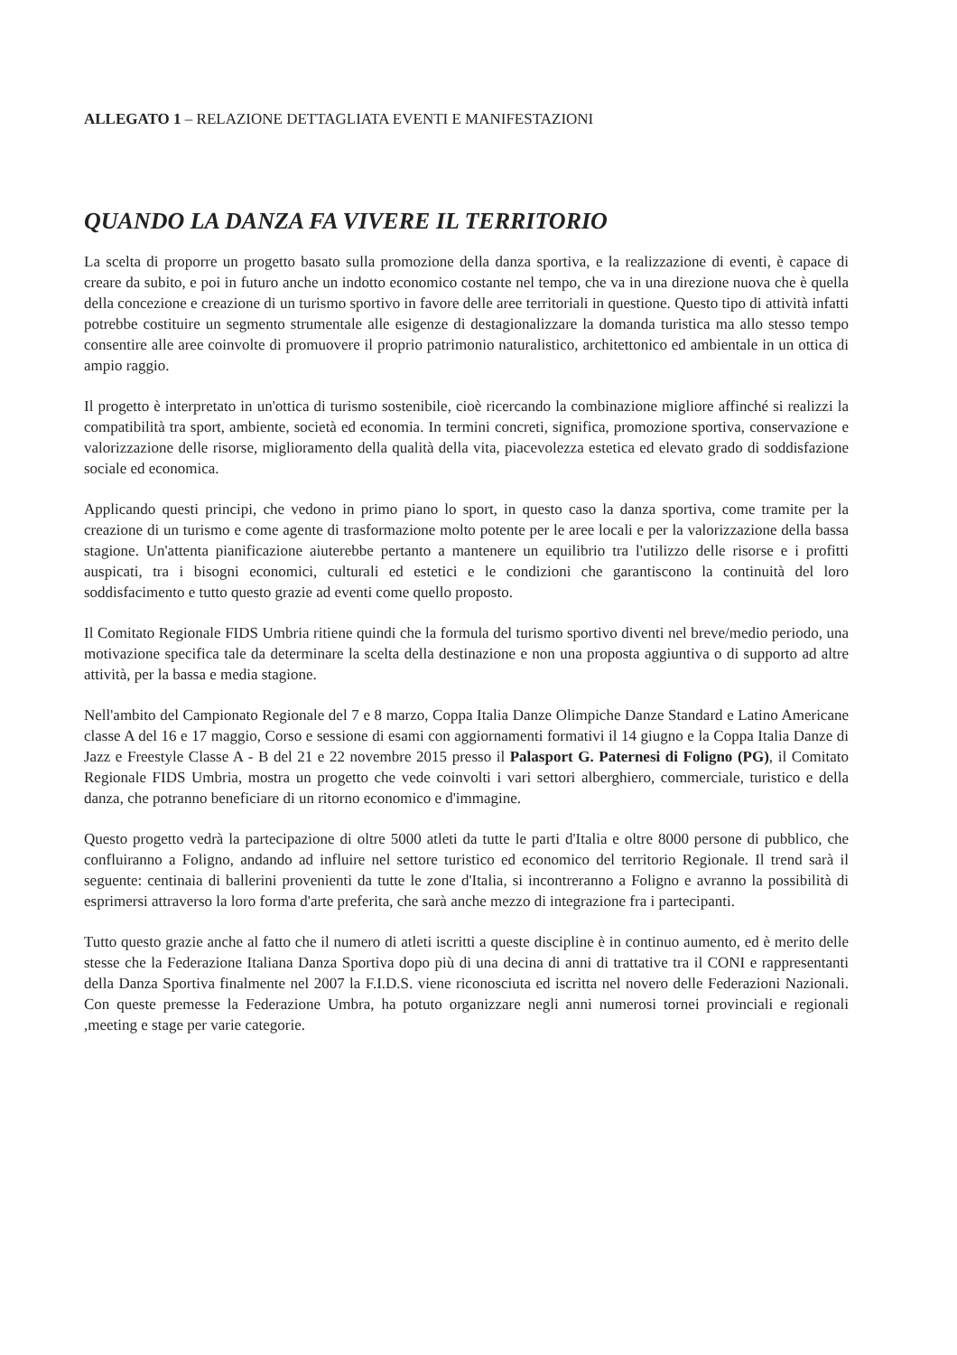ALLEGATO 1 – RELAZIONE DETTAGLIATA EVENTI E MANIFESTAZIONI
QUANDO LA DANZA FA VIVERE IL TERRITORIO
La scelta di proporre un progetto basato sulla promozione della danza sportiva, e la realizzazione di eventi, è capace di creare da subito, e poi in futuro anche un indotto economico costante nel tempo, che va in una direzione nuova che è quella della concezione e creazione di un turismo sportivo in favore delle aree territoriali in questione. Questo tipo di attività infatti potrebbe costituire un segmento strumentale alle esigenze di destagionalizzare la domanda turistica ma allo stesso tempo consentire alle aree coinvolte di promuovere il proprio patrimonio naturalistico, architettonico ed ambientale in un ottica di ampio raggio.
Il progetto è interpretato in un'ottica di turismo sostenibile, cioè ricercando la combinazione migliore affinché si realizzi la compatibilità tra sport, ambiente, società ed economia. In termini concreti, significa, promozione sportiva, conservazione e valorizzazione delle risorse, miglioramento della qualità della vita, piacevolezza estetica ed elevato grado di soddisfazione sociale ed economica.
Applicando questi principi, che vedono in primo piano lo sport, in questo caso la danza sportiva, come tramite per la creazione di un turismo e come agente di trasformazione molto potente per le aree locali e per la valorizzazione della bassa stagione. Un'attenta pianificazione aiuterebbe pertanto a mantenere un equilibrio tra l'utilizzo delle risorse e i profitti auspicati, tra i bisogni economici, culturali ed estetici e le condizioni che garantiscono la continuità del loro soddisfacimento e tutto questo grazie ad eventi come quello proposto.
Il Comitato Regionale FIDS Umbria ritiene quindi che la formula del turismo sportivo diventi nel breve/medio periodo, una motivazione specifica tale da determinare la scelta della destinazione e non una proposta aggiuntiva o di supporto ad altre attività, per la bassa e media stagione.
Nell'ambito del Campionato Regionale del 7 e 8 marzo, Coppa Italia Danze Olimpiche Danze Standard e Latino Americane classe A del 16 e 17 maggio, Corso e sessione di esami con aggiornamenti formativi il 14 giugno e la Coppa Italia Danze di Jazz e Freestyle Classe A - B del 21 e 22 novembre 2015 presso il Palasport G. Paternesi di Foligno (PG), il Comitato Regionale FIDS Umbria, mostra un progetto che vede coinvolti i vari settori alberghiero, commerciale, turistico e della danza, che potranno beneficiare di un ritorno economico e d'immagine.
Questo progetto vedrà la partecipazione di oltre 5000 atleti da tutte le parti d'Italia e oltre 8000 persone di pubblico, che confluiranno a Foligno, andando ad influire nel settore turistico ed economico del territorio Regionale. Il trend sarà il seguente: centinaia di ballerini provenienti da tutte le zone d'Italia, si incontreranno a Foligno e avranno la possibilità di esprimersi attraverso la loro forma d'arte preferita, che sarà anche mezzo di integrazione fra i partecipanti.
Tutto questo grazie anche al fatto che il numero di atleti iscritti a queste discipline è in continuo aumento, ed è merito delle stesse che la Federazione Italiana Danza Sportiva dopo più di una decina di anni di trattative tra il CONI e rappresentanti della Danza Sportiva finalmente nel 2007 la F.I.D.S. viene riconosciuta ed iscritta nel novero delle Federazioni Nazionali. Con queste premesse la Federazione Umbra, ha potuto organizzare negli anni numerosi tornei provinciali e regionali ,meeting e stage per varie categorie.